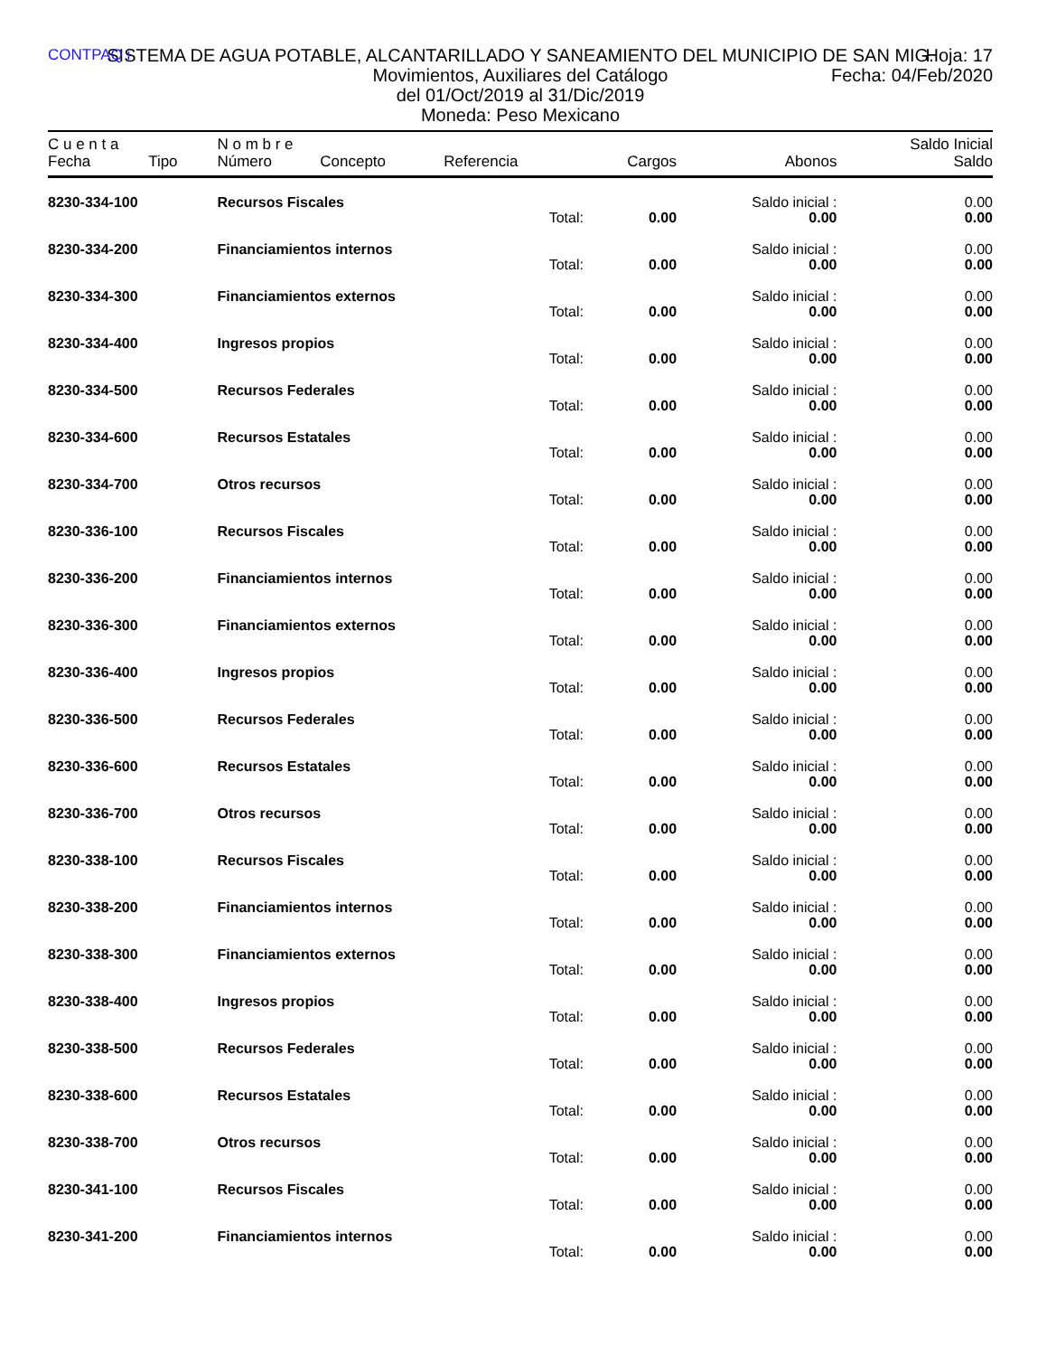CONTPAQ i
SISTEMA DE AGUA POTABLE, ALCANTARILLADO Y SANEAMIENTO DEL MUNICIPIO DE SAN MIG.
Hoja: 17
Fecha: 04/Feb/2020
Movimientos, Auxiliares del Catálogo
del 01/Oct/2019 al 31/Dic/2019
Moneda: Peso Mexicano
| C u e n t a | | N o m b r e | | | | | Saldo Inicial |
| --- | --- | --- | --- | --- | --- | --- | --- |
| Fecha | Tipo | Número | Concepto | Referencia | Cargos | Abonos | Saldo |
| 8230-334-100 | | Recursos Fiscales | | | | Saldo inicial : | 0.00 |
| | | | | Total: | 0.00 | 0.00 | 0.00 |
| 8230-334-200 | | Financiamientos internos | | | | Saldo inicial : | 0.00 |
| | | | | Total: | 0.00 | 0.00 | 0.00 |
| 8230-334-300 | | Financiamientos externos | | | | Saldo inicial : | 0.00 |
| | | | | Total: | 0.00 | 0.00 | 0.00 |
| 8230-334-400 | | Ingresos propios | | | | Saldo inicial : | 0.00 |
| | | | | Total: | 0.00 | 0.00 | 0.00 |
| 8230-334-500 | | Recursos Federales | | | | Saldo inicial : | 0.00 |
| | | | | Total: | 0.00 | 0.00 | 0.00 |
| 8230-334-600 | | Recursos Estatales | | | | Saldo inicial : | 0.00 |
| | | | | Total: | 0.00 | 0.00 | 0.00 |
| 8230-334-700 | | Otros recursos | | | | Saldo inicial : | 0.00 |
| | | | | Total: | 0.00 | 0.00 | 0.00 |
| 8230-336-100 | | Recursos Fiscales | | | | Saldo inicial : | 0.00 |
| | | | | Total: | 0.00 | 0.00 | 0.00 |
| 8230-336-200 | | Financiamientos internos | | | | Saldo inicial : | 0.00 |
| | | | | Total: | 0.00 | 0.00 | 0.00 |
| 8230-336-300 | | Financiamientos externos | | | | Saldo inicial : | 0.00 |
| | | | | Total: | 0.00 | 0.00 | 0.00 |
| 8230-336-400 | | Ingresos propios | | | | Saldo inicial : | 0.00 |
| | | | | Total: | 0.00 | 0.00 | 0.00 |
| 8230-336-500 | | Recursos Federales | | | | Saldo inicial : | 0.00 |
| | | | | Total: | 0.00 | 0.00 | 0.00 |
| 8230-336-600 | | Recursos Estatales | | | | Saldo inicial : | 0.00 |
| | | | | Total: | 0.00 | 0.00 | 0.00 |
| 8230-336-700 | | Otros recursos | | | | Saldo inicial : | 0.00 |
| | | | | Total: | 0.00 | 0.00 | 0.00 |
| 8230-338-100 | | Recursos Fiscales | | | | Saldo inicial : | 0.00 |
| | | | | Total: | 0.00 | 0.00 | 0.00 |
| 8230-338-200 | | Financiamientos internos | | | | Saldo inicial : | 0.00 |
| | | | | Total: | 0.00 | 0.00 | 0.00 |
| 8230-338-300 | | Financiamientos externos | | | | Saldo inicial : | 0.00 |
| | | | | Total: | 0.00 | 0.00 | 0.00 |
| 8230-338-400 | | Ingresos propios | | | | Saldo inicial : | 0.00 |
| | | | | Total: | 0.00 | 0.00 | 0.00 |
| 8230-338-500 | | Recursos Federales | | | | Saldo inicial : | 0.00 |
| | | | | Total: | 0.00 | 0.00 | 0.00 |
| 8230-338-600 | | Recursos Estatales | | | | Saldo inicial : | 0.00 |
| | | | | Total: | 0.00 | 0.00 | 0.00 |
| 8230-338-700 | | Otros recursos | | | | Saldo inicial : | 0.00 |
| | | | | Total: | 0.00 | 0.00 | 0.00 |
| 8230-341-100 | | Recursos Fiscales | | | | Saldo inicial : | 0.00 |
| | | | | Total: | 0.00 | 0.00 | 0.00 |
| 8230-341-200 | | Financiamientos internos | | | | Saldo inicial : | 0.00 |
| | | | | Total: | 0.00 | 0.00 | 0.00 |